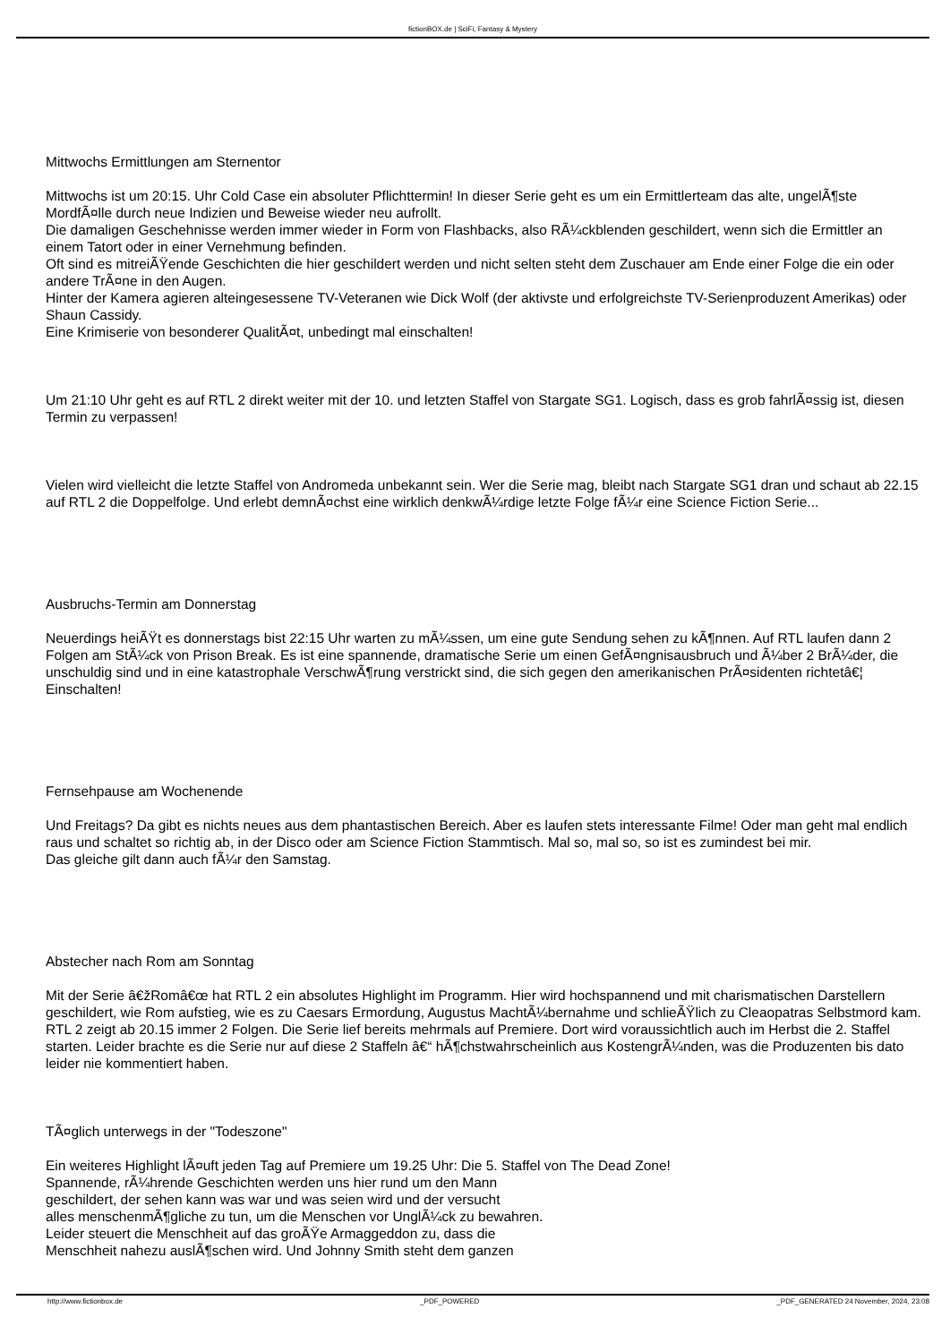fictionBOX.de | SciFi, Fantasy & Mystery
Mittwochs Ermittlungen am Sternentor
Mittwochs ist um 20:15. Uhr Cold Case ein absoluter Pflichttermin! In dieser Serie geht es um ein Ermittlerteam das alte, ungelÃ¶ste MordfÃ¤lle durch neue Indizien und Beweise wieder neu aufrollt.
Die damaligen Geschehnisse werden immer wieder in Form von Flashbacks, also RÃ¼ckblenden geschildert, wenn sich die Ermittler an einem Tatort oder in einer Vernehmung befinden.
Oft sind es mitreiÃŸende Geschichten die hier geschildert werden und nicht selten steht dem Zuschauer am Ende einer Folge die ein oder andere TrÃ¤ne in den Augen.
Hinter der Kamera agieren alteingesessene TV-Veteranen wie Dick Wolf (der aktivste und erfolgreichste TV-Serienproduzent Amerikas) oder Shaun Cassidy.
Eine Krimiserie von besonderer QualitÃ¤t, unbedingt mal einschalten!
Um 21:10 Uhr geht es auf RTL 2 direkt weiter mit der 10. und letzten Staffel von Stargate SG1. Logisch, dass es grob fahrlÃ¤ssig ist, diesen Termin zu verpassen!
Vielen wird vielleicht die letzte Staffel von Andromeda unbekannt sein. Wer die Serie mag, bleibt nach Stargate SG1 dran und schaut ab 22.15 auf RTL 2 die Doppelfolge. Und erlebt demnÃ¤chst eine wirklich denkwÃ¼rdige letzte Folge fÃ¼r eine Science Fiction Serie...
Ausbruchs-Termin am Donnerstag
Neuerdings heiÃŸt es donnerstags bist 22:15 Uhr warten zu mÃ¼ssen, um eine gute Sendung sehen zu kÃ¶nnen. Auf RTL laufen dann 2 Folgen am StÃ¼ck von Prison Break. Es ist eine spannende, dramatische Serie um einen GefÃ¤ngnisausbruch und Ã¼ber 2 BrÃ¼der, die unschuldig sind und in eine katastrophale VerschwÃ¶rung verstrickt sind, die sich gegen den amerikanischen PrÃ¤sidenten richtetâ€¦ Einschalten!
Fernsehpause am Wochenende
Und Freitags? Da gibt es nichts neues aus dem phantastischen Bereich. Aber es laufen stets interessante Filme! Oder man geht mal endlich raus und schaltet so richtig ab, in der Disco oder am Science Fiction Stammtisch. Mal so, mal so, so ist es zumindest bei mir.
Das gleiche gilt dann auch fÃ¼r den Samstag.
Abstecher nach Rom am Sonntag
Mit der Serie â€žRomâ€œ hat RTL 2 ein absolutes Highlight im Programm. Hier wird hochspannend und mit charismatischen Darstellern geschildert, wie Rom aufstieg, wie es zu Caesars Ermordung, Augustus MachtÃ¼bernahme und schlieÃŸlich zu Cleaopatras Selbstmord kam. RTL 2 zeigt ab 20.15 immer 2 Folgen. Die Serie lief bereits mehrmals auf Premiere. Dort wird voraussichtlich auch im Herbst die 2. Staffel starten. Leider brachte es die Serie nur auf diese 2 Staffeln â€“ hÃ¶chstwahrscheinlich aus KostengrÃ¼nden, was die Produzenten bis dato leider nie kommentiert haben.
TÃ¤glich unterwegs in der "Todeszone"
Ein weiteres Highlight lÃ¤uft jeden Tag auf Premiere um 19.25 Uhr: Die 5. Staffel von The Dead Zone!
Spannende, rÃ¼hrende Geschichten werden uns hier rund um den Mann
geschildert, der sehen kann was war und was seien wird und der versucht
alles menschenmÃ¶gliche zu tun, um die Menschen vor UnglÃ¼ck zu bewahren.
Leider steuert die Menschheit auf das groÃŸe Armaggeddon zu, dass die
Menschheit nahezu auslÃ¶schen wird. Und Johnny Smith steht dem ganzen
http://www.fictionbox.de _PDF_POWERED _PDF_GENERATED 24 November, 2024, 23:08